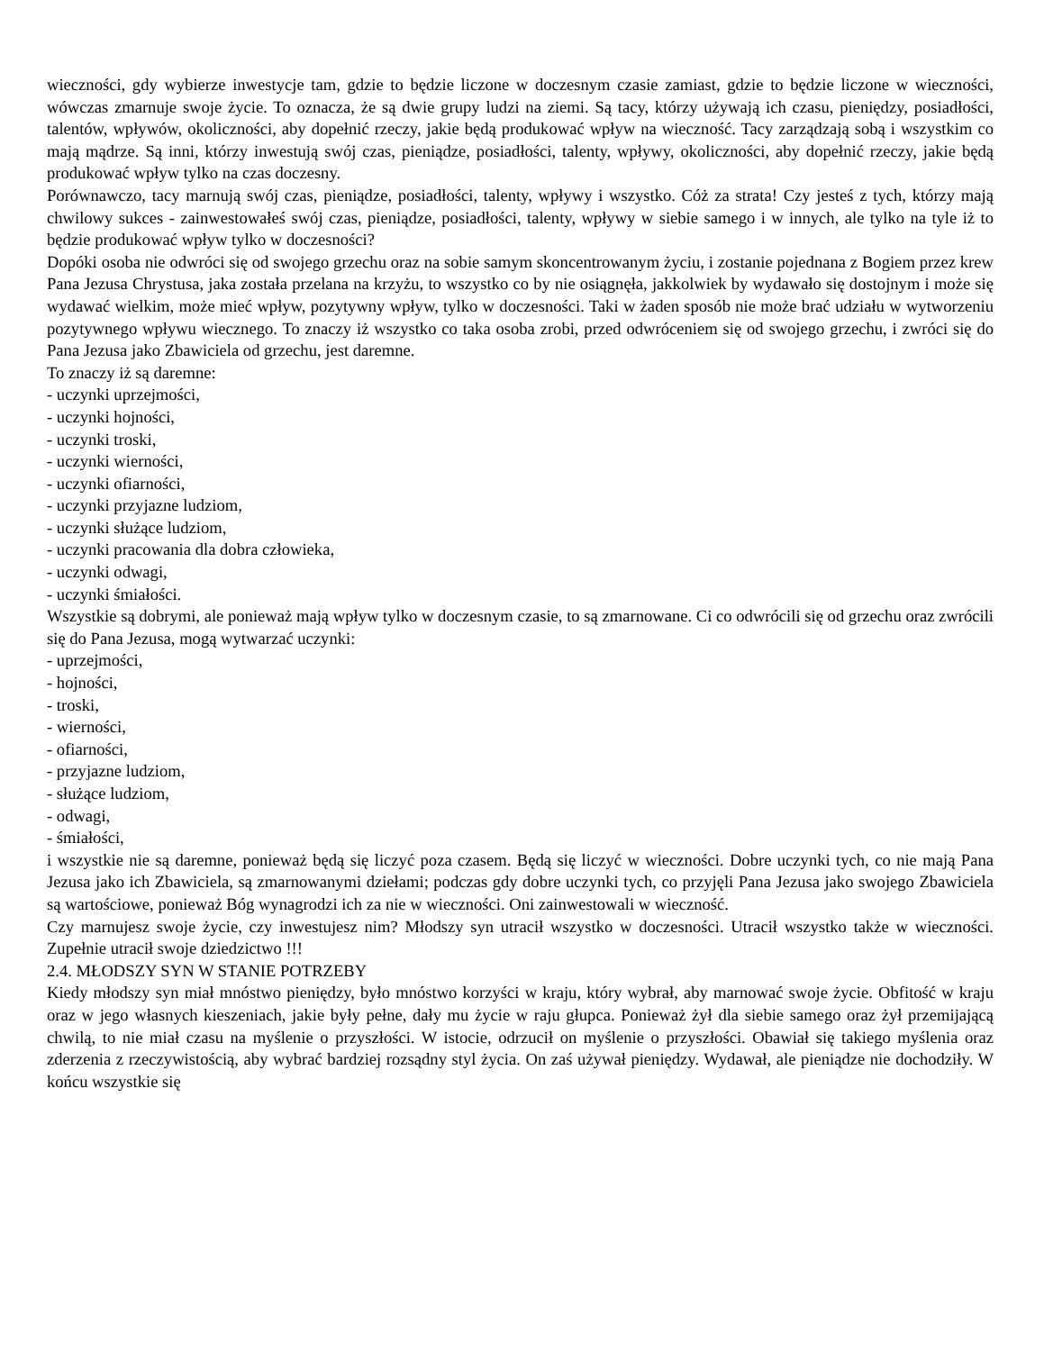wieczności, gdy wybierze inwestycje tam, gdzie to będzie liczone w doczesnym czasie zamiast, gdzie to będzie liczone w wieczności, wówczas zmarnuje swoje życie. To oznacza, że są dwie grupy ludzi na ziemi. Są tacy, którzy używają ich czasu, pieniędzy, posiadłości, talentów, wpływów, okoliczności, aby dopełnić rzeczy, jakie będą produkować wpływ na wieczność. Tacy zarządzają sobą i wszystkim co mają mądrze. Są inni, którzy inwestują swój czas, pieniądze, posiadłości, talenty, wpływy, okoliczności, aby dopełnić rzeczy, jakie będą produkować wpływ tylko na czas doczesny.
Porównawczo, tacy marnują swój czas, pieniądze, posiadłości, talenty, wpływy i wszystko. Cóż za strata! Czy jesteś z tych, którzy mają chwilowy sukces - zainwestowałeś swój czas, pieniądze, posiadłości, talenty, wpływy w siebie samego i w innych, ale tylko na tyle iż to będzie produkować wpływ tylko w doczesności?
Dopóki osoba nie odwróci się od swojego grzechu oraz na sobie samym skoncentrowanym życiu, i zostanie pojednana z Bogiem przez krew Pana Jezusa Chrystusa, jaka została przelana na krzyżu, to wszystko co by nie osiągnęła, jakkolwiek by wydawało się dostojnym i może się wydawać wielkim, może mieć wpływ, pozytywny wpływ, tylko w doczesności. Taki w żaden sposób nie może brać udziału w wytworzeniu pozytywnego wpływu wiecznego. To znaczy iż wszystko co taka osoba zrobi, przed odwróceniem się od swojego grzechu, i zwróci się do Pana Jezusa jako Zbawiciela od grzechu, jest daremne.
To znaczy iż są daremne:
- uczynki uprzejmości,
- uczynki hojności,
- uczynki troski,
- uczynki wierności,
- uczynki ofiarności,
- uczynki przyjazne ludziom,
- uczynki służące ludziom,
- uczynki pracowania dla dobra człowieka,
- uczynki odwagi,
- uczynki śmiałości.
Wszystkie są dobrymi, ale ponieważ mają wpływ tylko w doczesnym czasie, to są zmarnowane. Ci co odwrócili się od grzechu oraz zwrócili się do Pana Jezusa, mogą wytwarzać uczynki:
- uprzejmości,
- hojności,
- troski,
- wierności,
- ofiarności,
- przyjazne ludziom,
- służące ludziom,
- odwagi,
- śmiałości,
i wszystkie nie są daremne, ponieważ będą się liczyć poza czasem. Będą się liczyć w wieczności. Dobre uczynki tych, co nie mają Pana Jezusa jako ich Zbawiciela, są zmarnowanymi dziełami; podczas gdy dobre uczynki tych, co przyjęli Pana Jezusa jako swojego Zbawiciela są wartościowe, ponieważ Bóg wynagrodzi ich za nie w wieczności. Oni zainwestowali w wieczność.
Czy marnujesz swoje życie, czy inwestujesz nim? Młodszy syn utracił wszystko w doczesności. Utracił wszystko także w wieczności. Zupełnie utracił swoje dziedzictwo !!!
2.4. MŁODSZY SYN W STANIE POTRZEBY
Kiedy młodszy syn miał mnóstwo pieniędzy, było mnóstwo korzyści w kraju, który wybrał, aby marnować swoje życie. Obfitość w kraju oraz w jego własnych kieszeniach, jakie były pełne, dały mu życie w raju głupca. Ponieważ żył dla siebie samego oraz żył przemijającą chwilą, to nie miał czasu na myślenie o przyszłości. W istocie, odrzucił on myślenie o przyszłości. Obawiał się takiego myślenia oraz zderzenia z rzeczywistością, aby wybrać bardziej rozsądny styl życia. On zaś używał pieniędzy. Wydawał, ale pieniądze nie dochodziły. W końcu wszystkie się